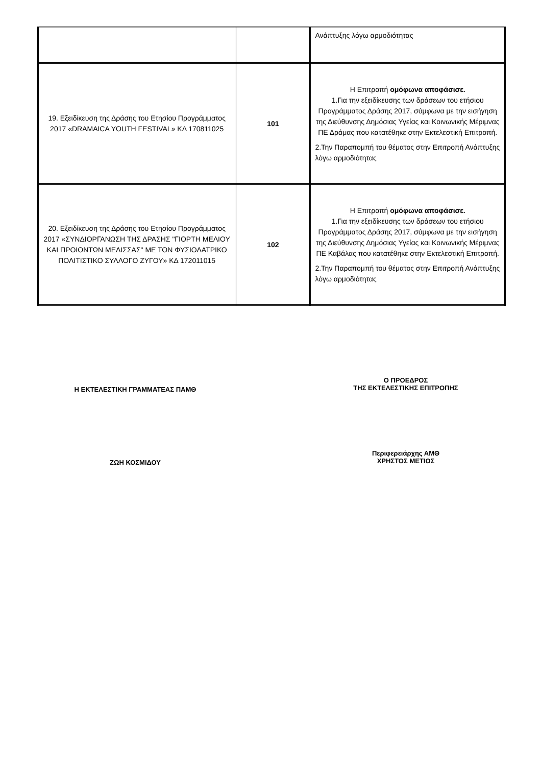| | | Ανάπτυξης λόγω αρμοδιότητας |
| 19. Εξειδίκευση της Δράσης του Ετησίου Προγράμματος 2017 «DRAMAICA YOUTH FESTIVAL» ΚΔ 170811025 | 101 | Η Επιτροπή ομόφωνα αποφάσισε. 1.Για την εξειδίκευσης των δράσεων του ετήσιου Προγράμματος Δράσης 2017, σύμφωνα με την εισήγηση της Διεύθυνσης Δημόσιας Υγείας και Κοινωνικής Μέριμνας ΠΕ Δράμας που κατατέθηκε στην Εκτελεστική Επιτροπή. 2.Την Παραπομπή του θέματος στην Επιτροπή Ανάπτυξης λόγω αρμοδιότητας |
| 20. Εξειδίκευση της Δράσης του Ετησίου Προγράμματος 2017 «ΣΥΝΔΙΟΡΓΑΝΩΣΗ ΤΗΣ ΔΡΑΣΗΣ "ΓΙΟΡΤΗ ΜΕΛΙΟΥ ΚΑΙ ΠΡΟΙΟΝΤΩΝ ΜΕΛΙΣΣΑΣ" ΜΕ ΤΟΝ ΦΥΣΙΟΛΑΤΡΙΚΟ ΠΟΛΙΤΙΣΤΙΚΟ ΣΥΛΛΟΓΟ ΖΥΓΟΥ» ΚΔ 172011015 | 102 | Η Επιτροπή ομόφωνα αποφάσισε. 1.Για την εξειδίκευσης των δράσεων του ετήσιου Προγράμματος Δράσης 2017, σύμφωνα με την εισήγηση της Διεύθυνσης Δημόσιας Υγείας και Κοινωνικής Μέριμνας ΠΕ Καβάλας που κατατέθηκε στην Εκτελεστική Επιτροπή. 2.Την Παραπομπή του θέματος στην Επιτροπή Ανάπτυξης λόγω αρμοδιότητας |
Η ΕΚΤΕΛΕΣΤΙΚΗ ΓΡΑΜΜΑΤΕΑΣ ΠΑΜΘ
Ο ΠΡΟΕΔΡΟΣ
ΤΗΣ ΕΚΤΕΛΕΣΤΙΚΗΣ ΕΠΙΤΡΟΠΗΣ
ΖΩΗ ΚΟΣΜΙΔΟΥ
Περιφερειάρχης ΑΜΘ
ΧΡΗΣΤΟΣ ΜΕΤΙΟΣ